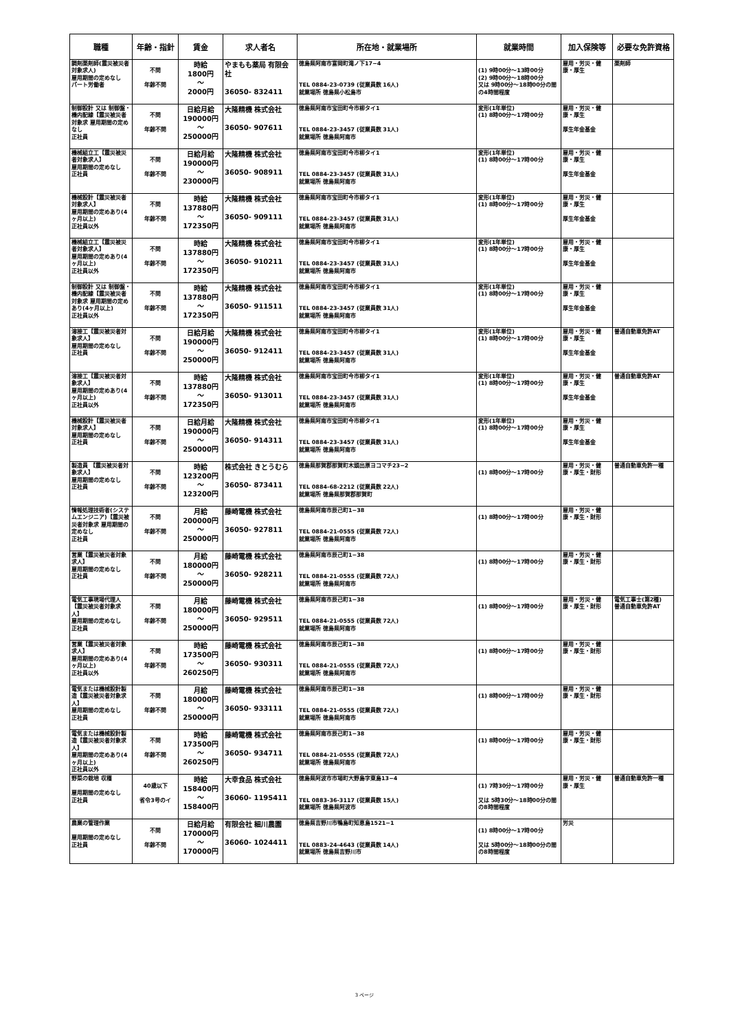| 職種 | 年齢・指針 | 賃金 | 求人者名 | 所在地・就業場所 | 就業時間 | 加入保険等 | 必要な免許資格 |
| --- | --- | --- | --- | --- | --- | --- | --- |
| 調剤薬剤師(震災被災者対象求人) 雇用期間の定めなし パート労働者 | 不問 年齢不問 | 時給 1800円 〜 2000円 | やまもも薬局 有限会社 36050- 832411 | 徳島県阿南市富岡町滝ノ下17−4 TEL 0884-23-0739 (従業員数 16人) 就業場所 徳島県小松島市 | (1) 9時00分〜13時00分 (2) 9時00分〜18時00分 又は 9時00分〜18時00分の間の4時間程度 | 雇用・労災・健康・厚生 | 薬剤師 |
| 制御設計 又は 制御盤・機内配線【震災被災者対象求 雇用期間の定めなし 正社員 | 不問 年齢不問 | 日給月給 190000円 〜 250000円 | 大隆精機 株式会社 36050- 907611 | 徳島県阿南市宝田町今市柳タイ1 TEL 0884-23-3457 (従業員数 31人) 就業場所 徳島県阿南市 | 変形(1年単位) (1) 8時00分〜17時00分 | 雇用・労災・健康・厚生 厚生年金基金 | |
| 機械組立工【震災被災者対象求人】 雇用期間の定めなし 正社員 | 不問 年齢不問 | 日給月給 190000円 〜 230000円 | 大隆精機 株式会社 36050- 908911 | 徳島県阿南市宝田町今市柳タイ1 TEL 0884-23-3457 (従業員数 31人) 就業場所 徳島県阿南市 | 変形(1年単位) (1) 8時00分〜17時00分 | 雇用・労災・健康・厚生 厚生年金基金 | |
| 機械設計【震災被災者対象求人】 雇用期間の定めあり(4ヶ月以上) 正社員以外 | 不問 年齢不問 | 時給 137880円 〜 172350円 | 大隆精機 株式会社 36050- 909111 | 徳島県阿南市宝田町今市柳タイ1 TEL 0884-23-3457 (従業員数 31人) 就業場所 徳島県阿南市 | 変形(1年単位) (1) 8時00分〜17時00分 | 雇用・労災・健康・厚生 厚生年金基金 | |
| 機械組立工【震災被災者対象求人】 雇用期間の定めあり(4ヶ月以上) 正社員以外 | 不問 年齢不問 | 時給 137880円 〜 172350円 | 大隆精機 株式会社 36050- 910211 | 徳島県阿南市宝田町今市柳タイ1 TEL 0884-23-3457 (従業員数 31人) 就業場所 徳島県阿南市 | 変形(1年単位) (1) 8時00分〜17時00分 | 雇用・労災・健康・厚生 厚生年金基金 | |
| 制御設計 又は 制御盤・機内配線【震災被災者対象求 雇用期間の定めあり(4ヶ月以上) 正社員以外 | 不問 年齢不問 | 時給 137880円 〜 172350円 | 大隆精機 株式会社 36050- 911511 | 徳島県阿南市宝田町今市柳タイ1 TEL 0884-23-3457 (従業員数 31人) 就業場所 徳島県阿南市 | 変形(1年単位) (1) 8時00分〜17時00分 | 雇用・労災・健康・厚生 厚生年金基金 | |
| 溶接工【震災被災者対象求人】 雇用期間の定めなし 正社員 | 不問 年齢不問 | 日給月給 190000円 〜 250000円 | 大隆精機 株式会社 36050- 912411 | 徳島県阿南市宝田町今市柳タイ1 TEL 0884-23-3457 (従業員数 31人) 就業場所 徳島県阿南市 | 変形(1年単位) (1) 8時00分〜17時00分 | 雇用・労災・健康・厚生 厚生年金基金 | 普通自動車免許AT |
| 溶接工【震災被災者対象求人】 雇用期間の定めあり(4ヶ月以上) 正社員以外 | 不問 年齢不問 | 時給 137880円 〜 172350円 | 大隆精機 株式会社 36050- 913011 | 徳島県阿南市宝田町今市柳タイ1 TEL 0884-23-3457 (従業員数 31人) 就業場所 徳島県阿南市 | 変形(1年単位) (1) 8時00分〜17時00分 | 雇用・労災・健康・厚生 厚生年金基金 | 普通自動車免許AT |
| 機械設計【震災被災者対象求人】 雇用期間の定めなし 正社員 | 不問 年齢不問 | 日給月給 190000円 〜 250000円 | 大隆精機 株式会社 36050- 914311 | 徳島県阿南市宝田町今市柳タイ1 TEL 0884-23-3457 (従業員数 31人) 就業場所 徳島県阿南市 | 変形(1年単位) (1) 8時00分〜17時00分 | 雇用・労災・健康・厚生 厚生年金基金 | |
| 製造員 【震災被災者対象求人】 雇用期間の定めなし 正社員 | 不問 年齢不問 | 時給 123200円 〜 123200円 | 株式会社 きとうむら 36050- 873411 | 徳島県那賀郡那賀町木頭出原ヨコマチ23−2 TEL 0884-68-2212 (従業員数 22人) 就業場所 徳島県那賀郡那賀町 | (1) 8時00分〜17時00分 | 雇用・労災・健康・厚生・財形 | 普通自動車免許一種 |
| 情報処理技術者(システムエンジニア)【震災被災者対象求 雇用期間の定めなし 正社員 | 不問 年齢不問 | 月給 200000円 〜 250000円 | 藤崎電機 株式会社 36050- 927811 | 徳島県阿南市辰己町1−38 TEL 0884-21-0555 (従業員数 72人) 就業場所 徳島県阿南市 | (1) 8時00分〜17時00分 | 雇用・労災・健康・厚生・財形 | |
| 営業【震災被災者対象求人】 雇用期間の定めなし 正社員 | 不問 年齢不問 | 月給 180000円 〜 250000円 | 藤崎電機 株式会社 36050- 928211 | 徳島県阿南市辰己町1−38 TEL 0884-21-0555 (従業員数 72人) 就業場所 徳島県阿南市 | (1) 8時00分〜17時00分 | 雇用・労災・健康・厚生・財形 | |
| 電気工事現場代理人【震災被災者対象求人】 雇用期間の定めなし 正社員 | 不問 年齢不問 | 月給 180000円 〜 250000円 | 藤崎電機 株式会社 36050- 929511 | 徳島県阿南市辰己町1−38 TEL 0884-21-0555 (従業員数 72人) 就業場所 徳島県阿南市 | (1) 8時00分〜17時00分 | 雇用・労災・健康・厚生・財形 | 電気工事士(第2種) 普通自動車免許AT |
| 営業【震災被災者対象求人】 雇用期間の定めあり(4ヶ月以上) 正社員以外 | 不問 年齢不問 | 時給 173500円 〜 260250円 | 藤崎電機 株式会社 36050- 930311 | 徳島県阿南市辰己町1−38 TEL 0884-21-0555 (従業員数 72人) 就業場所 徳島県阿南市 | (1) 8時00分〜17時00分 | 雇用・労災・健康・厚生・財形 | |
| 電気または機械設計製造【震災被災者対象求人】 雇用期間の定めなし 正社員 | 不問 年齢不問 | 月給 180000円 〜 250000円 | 藤崎電機 株式会社 36050- 933111 | 徳島県阿南市辰己町1−38 TEL 0884-21-0555 (従業員数 72人) 就業場所 徳島県阿南市 | (1) 8時00分〜17時00分 | 雇用・労災・健康・厚生・財形 | |
| 電気または機械設計製造【震災被災者対象求人】 雇用期間の定めあり(4ヶ月以上) 正社員以外 | 不問 年齢不問 | 時給 173500円 〜 260250円 | 藤崎電機 株式会社 36050- 934711 | 徳島県阿南市辰己町1−38 TEL 0884-21-0555 (従業員数 72人) 就業場所 徳島県阿南市 | (1) 8時00分〜17時00分 | 雇用・労災・健康・厚生・財形 | |
| 野菜の栽培 収穫 雇用期間の定めなし 正社員 | 40歳以下 省令3号のイ | 時給 158400円 〜 158400円 | 大幸食品 株式会社 36060- 1195411 | 徳島県阿波市市場町大野島字東島13−4 TEL 0883-36-3117 (従業員数 15人) 就業場所 徳島県阿波市 | (1) 7時30分〜17時00分 又は 5時30分〜18時00分の間の8時間程度 | 雇用・労災・健康・厚生 | 普通自動車免許一種 |
| 農業の管理作業 雇用期間の定めなし 正社員 | 不問 年齢不問 | 日給月給 170000円 〜 170000円 | 有限会社 細川農園 36060- 1024411 | 徳島県吉野川市鴨島町知恵島1521−1 TEL 0883-24-4643 (従業員数 14人) 就業場所 徳島県吉野川市 | (1) 8時00分〜17時00分 又は 5時00分〜18時00分の間の8時間程度 | 労災 | |
3 ページ